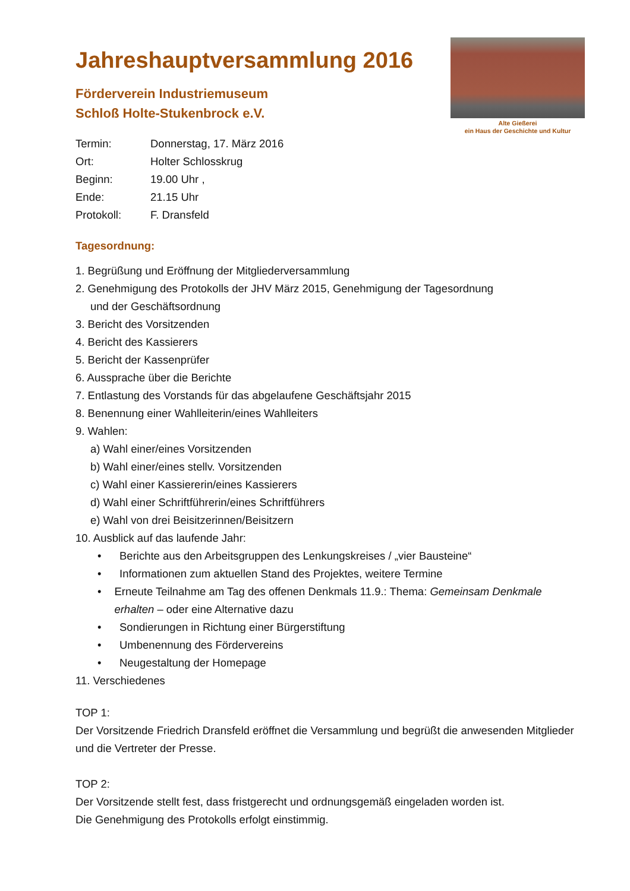Alte Gießerei
ein Haus der Geschichte und Kultur
Jahreshauptversammlung 2016
Förderverein Industriemuseum
Schloß Holte-Stukenbrock e.V.
Termin: Donnerstag, 17. März 2016
Ort: Holter Schlosskrug
Beginn: 19.00 Uhr ,
Ende: 21.15 Uhr
Protokoll: F. Dransfeld
Tagesordnung:
1. Begrüßung und Eröffnung der Mitgliederversammlung
2. Genehmigung des Protokolls der JHV März 2015, Genehmigung der Tagesordnung
und der Geschäftsordnung
3. Bericht des Vorsitzenden
4. Bericht des Kassierers
5. Bericht der Kassenprüfer
6. Aussprache über die Berichte
7. Entlastung des Vorstands für das abgelaufene Geschäftsjahr 2015
8. Benennung einer Wahlleiterin/eines Wahlleiters
9. Wahlen:
a) Wahl einer/eines Vorsitzenden
b) Wahl einer/eines stellv. Vorsitzenden
c) Wahl einer Kassiererin/eines Kassierers
d) Wahl einer Schriftführerin/eines Schriftführers
e) Wahl von drei Beisitzerinnen/Beisitzern
10. Ausblick auf das laufende Jahr:
• Berichte aus den Arbeitsgruppen des Lenkungskreises / „vier Bausteine“
• Informationen zum aktuellen Stand des Projektes, weitere Termine
• Erneute Teilnahme am Tag des offenen Denkmals 11.9.: Thema: Gemeinsam Denkmale erhalten – oder eine Alternative dazu
• Sondierungen in Richtung einer Bürgerstiftung
• Umbenennung des Fördervereins
• Neugestaltung der Homepage
11. Verschiedenes
TOP 1:
Der Vorsitzende Friedrich Dransfeld eröffnet die Versammlung und begrüßt die anwesenden Mitglieder und die Vertreter der Presse.
TOP 2:
Der Vorsitzende stellt fest, dass fristgerecht und ordnungsgemäß eingeladen worden ist.
Die Genehmigung des Protokolls erfolgt einstimmig.